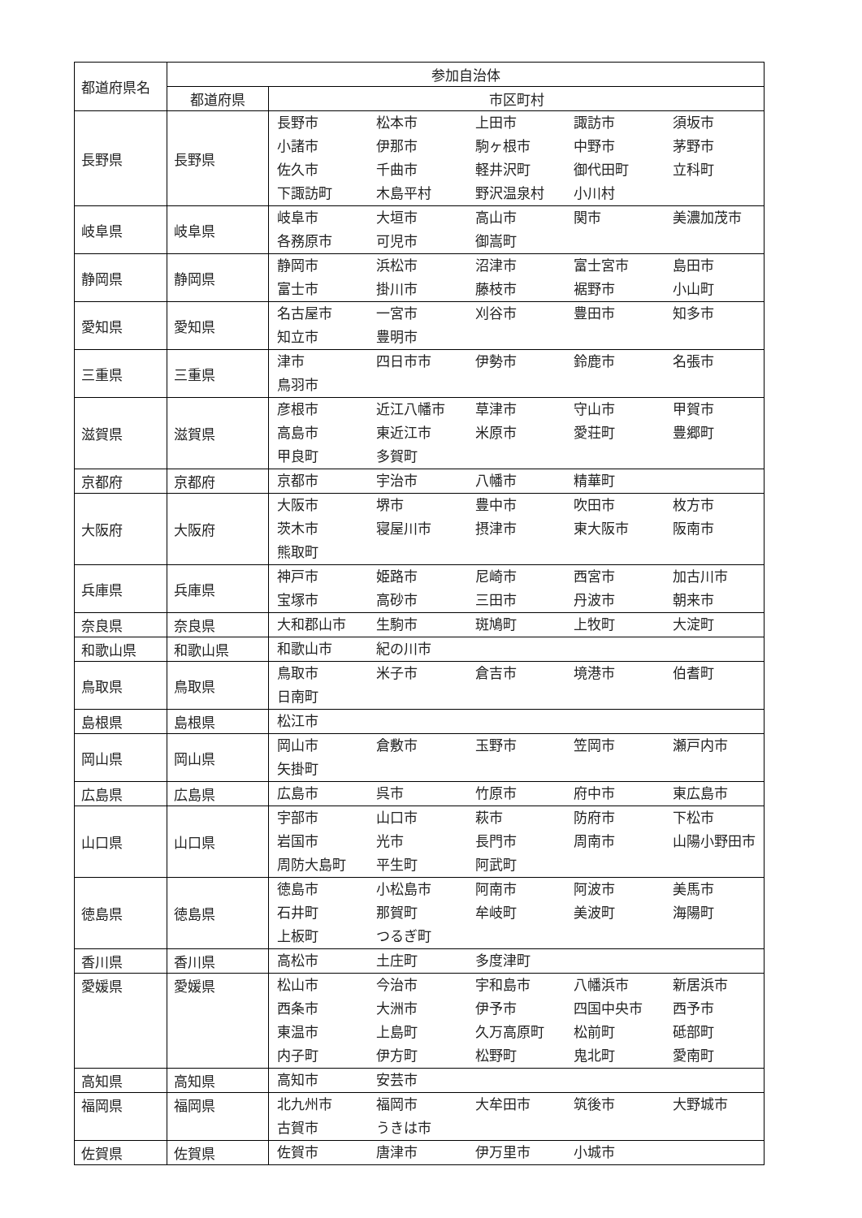| 都道府県名 | 参加自治体 | |
| | 都道府県 | 市区町村 |
| 長野県 | 長野県 | 長野市 松本市 上田市 諏訪市 須坂市 小諸市 伊那市 駒ヶ根市 中野市 茅野市 佐久市 千曲市 軽井沢町 御代田町 立科町 下諏訪町 木島平村 野沢温泉村 小川村 |
| 岐阜県 | 岐阜県 | 岐阜市 大垣市 高山市 関市 美濃加茂市 各務原市 可児市 御嵩町 |
| 静岡県 | 静岡県 | 静岡市 浜松市 沼津市 富士宮市 島田市 富士市 掛川市 藤枝市 裾野市 小山町 |
| 愛知県 | 愛知県 | 名古屋市 一宮市 刈谷市 豊田市 知多市 知立市 豊明市 |
| 三重県 | 三重県 | 津市 四日市市 伊勢市 鈴鹿市 名張市 鳥羽市 |
| 滋賀県 | 滋賀県 | 彦根市 近江八幡市 草津市 守山市 甲賀市 高島市 東近江市 米原市 愛荘町 豊郷町 甲良町 多賀町 |
| 京都府 | 京都府 | 京都市 宇治市 八幡市 精華町 |
| 大阪府 | 大阪府 | 大阪市 堺市 豊中市 吹田市 枚方市 茨木市 寝屋川市 摂津市 東大阪市 阪南市 熊取町 |
| 兵庫県 | 兵庫県 | 神戸市 姫路市 尼崎市 西宮市 加古川市 宝塚市 高砂市 三田市 丹波市 朝来市 |
| 奈良県 | 奈良県 | 大和郡山市 生駒市 斑鳩町 上牧町 大淀町 |
| 和歌山県 | 和歌山県 | 和歌山市 紀の川市 |
| 鳥取県 | 鳥取県 | 鳥取市 米子市 倉吉市 境港市 伯耆町 日南町 |
| 島根県 | 島根県 | 松江市 |
| 岡山県 | 岡山県 | 岡山市 倉敷市 玉野市 笠岡市 瀬戸内市 矢掛町 |
| 広島県 | 広島県 | 広島市 呉市 竹原市 府中市 東広島市 |
| 山口県 | 山口県 | 宇部市 山口市 萩市 防府市 下松市 岩国市 光市 長門市 周南市 山陽小野田市 周防大島町 平生町 阿武町 |
| 徳島県 | 徳島県 | 徳島市 小松島市 阿南市 阿波市 美馬市 石井町 那賀町 牟岐町 美波町 海陽町 上板町 つるぎ町 |
| 香川県 | 香川県 | 高松市 土庄町 多度津町 |
| 愛媛県 | 愛媛県 | 松山市 今治市 宇和島市 八幡浜市 新居浜市 西条市 大洲市 伊予市 四国中央市 西予市 東温市 上島町 久万高原町 松前町 砥部町 内子町 伊方町 松野町 鬼北町 愛南町 |
| 高知県 | 高知県 | 高知市 安芸市 |
| 福岡県 | 福岡県 | 北九州市 福岡市 大牟田市 筑後市 大野城市 古賀市 うきは市 |
| 佐賀県 | 佐賀県 | 佐賀市 唐津市 伊万里市 小城市 |